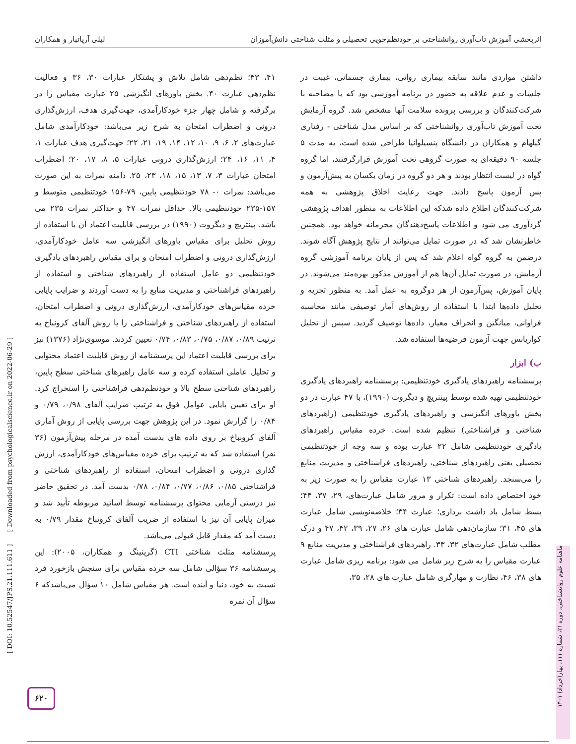اثربخشی آموزش تاب‌آوری روانشناختی بر خودنظم‌جویی تحصیلی و مثلث شناختی دانش‌آموزان لیلی آریاتبار و همکاران
داشتن مواردی مانند سابقه بیماری روانی، بیماری جسمانی، غیبت در جلسات و عدم علاقه به حضور در برنامه آموزشی بود که با مصاحبه با شرکت‌کنندگان و بررسی پرونده سلامت آنها مشخص شد. گروه آزمایش تحت آموزش تاب‌آوری روانشناختی که بر اساس مدل شناختی - رفتاری گیلهام و همکاران در دانشگاه پنسیلوانیا طراحی شده است، به مدت ۵ جلسه ۹۰ دقیقه‌ای به صورت گروهی تحت آموزش قرارگرفتند، اما گروه گواه در لیست انتظار بودند و هر دو گروه در زمان یکسان به پیش‌آزمون و پس آزمون پاسخ دادند. جهت رعایت اخلاق پژوهشی به همه شرکت‌کنندگان اطلاع داده شدکه این اطلاعات به منظور اهداف پژوهشی گردآوری می شود و اطلاعات پاسخ‌دهندگان محرمانه خواهد بود. همچنین خاطرنشان شد که در صورت تمایل می‌توانند از نتایج پژوهش آگاه شوند. درضمن به گروه گواه اعلام شد که پس از پایان برنامه آموزشی گروه آزمایش، در صورت تمایل آن‌ها هم از آموزش مذکور بهره‌مند می‌شوند. در پایان آموزش، پس‌آزمون از هر دوگروه به عمل آمد. به منظور تجزیه و تحلیل داده‌ها ابتدا با استفاده از روش‌های آمار توصیفی مانند محاسبه فراوانی، میانگین و انحراف معیار، داده‌ها توصیف گردید. سپس از تحلیل کواریانس جهت آزمون فرضیه‌ها استفاده شد.
ب) ابزار
پرسشنامه راهبردهای یادگیری خودتنظیمی: پرسشنامه راهبردهای یادگیری خودتنظیمی تهیه شده توسط پینتریچ و دیگروت (۱۹۹۰)، با ۴۷ عبارت در دو بخش باورهای انگیزشی و راهبردهای یادگیری خودتنظیمی (راهبردهای شناختی و فراشناختی) تنظیم شده است. خرده مقیاس راهبردهای یادگیری خودتنظیمی شامل ۲۲ عبارت بوده و سه وجه از خودتنظیمی تحصیلی یعنی راهبردهای شناختی، راهبردهای فراشناختی و مدیریت منابع را می‌سنجد. راهبردهای شناختی ۱۳ عبارت مقیاس را به صورت زیر به خود اختصاص داده است: تکرار و مرور شامل عبارت‌های، ۲۹، ۳۷، ۴۴؛ بسط شامل یاد داشت برداری؛ عبارت ۳۴؛ خلاصه‌نویسی شامل عبارت های ۴۵، ۳۱؛ سازمان‌دهی شامل عبارت های ۲۶، ۲۷، ۳۹، ۴۲، ۴۷ و درک مطلب شامل عبارت‌های ۳۲، ۳۳. راهبردهای فراشناختی و مدیریت منابع ۹ عبارت مقیاس را به شرح زیر شامل می شود: برنامه ریزی شامل عبارت های ۳۸، ۴۶، نظارت و مهارگری شامل عبارت های ۲۸، ۳۵،
۴۱، ۴۳؛ نظم‌دهی شامل تلاش و پشتکار عبارات ۳۰، ۳۶ و فعالیت نظم‌دهی عبارت ۴۰. بخش باورهای انگیزشی ۲۵ عبارت مقیاس را در برگرفته و شامل چهار جزء خودکارآمدی، جهت‌گیری هدف، ارزش‌گذاری درونی و اضطراب امتحان به شرح زیر می‌باشد: خودکارآمدی شامل عبارت‌های ۲، ۶، ۹، ۱۰، ۱۲، ۱۴، ۱۹، ۲۱، ۲۲؛ جهت‌گیری هدف عبارات ۱، ۴، ۱۱، ۱۶، ۲۴؛ ارزش‌گذاری درونی عبارات ۵، ۸، ۱۷، ۲۰؛ اضطراب امتحان عبارات ۳، ۷، ۱۳، ۱۵، ۱۸، ۲۳، ۲۵. دامنه نمرات به این صورت می‌باشد: نمرات ۰- ۷۸ خودتنظیمی پایین، ۷۹-۱۵۶ خودتنظیمی متوسط و ۱۵۷-۲۳۵ خودتنظیمی بالا. حداقل نمرات ۴۷ و حداکثر نمرات ۲۳۵ می باشد. پینتریچ و دیگروت (۱۹۹۰) در بررسی قابلیت اعتماد آن با استفاده از روش تحلیل برای مقیاس باورهای انگیزشی سه عامل خودکارآمدی، ارزش‌گذاری درونی و اضطراب امتحان و برای مقیاس راهبردهای یادگیری خودتنظیمی دو عامل استفاده از راهبردهای شناختی و استفاده از راهبردهای فراشناختی و مدیریت منابع را به دست آوردند و ضرایب پایایی خرده مقیاس‌های خودکارآمدی، ارزش‌گذاری درونی و اضطراب امتحان، استفاده از راهبردهای شناختی و فراشناختی را با روش آلفای کرونباخ به ترتیب ۰/۸۹، ۰/۸۷، ۰/۷۵، ۰/۸۳، ۰/۷۴ تعیین کردند. موسوی‌نژاد (۱۳۷۶) نیز برای بررسی قابلیت اعتماد این پرسشنامه از روش قابلیت اعتماد محتوایی و تحلیل عاملی استفاده کرده و سه عامل راهبرهای شناختی سطح پایین، راهبردهای شناختی سطح بالا و خودنظم‌دهی فراشناختی را استخراج کرد. او برای تعیین پایایی عوامل فوق به ترتیب ضرایب آلفای ۰/۹۸، ۰/۷۹ و ۰/۸۴ را گزارش نمود. در این پژوهش جهت بررسی پایایی از روش آماری آلفای کرونباخ بر روی داده های بدست آمده در مرحله پیش‌آزمون (۳۶ نفر) استفاده شد که به ترتیب برای خرده مقیاس‌های خودکارآمدی، ارزش گذاری درونی و اضطراب امتحان، استفاده از راهبردهای شناختی و فراشناختی ۰/۸۵، ۰/۸۶، ۰/۷۷، ۰/۸۴، ۰/۷۸ بدست آمد. در تحقیق حاضر نیز درستی آزمایی محتوای پرسشنامه توسط اساتید مربوطه تأیید شد و میزان پایایی آن نیز با استفاده از ضریب آلفای کرونباخ مقدار ۰/۷۹ به دست آمد که مقدار قابل قبولی می‌باشد.
پرسشنامه مثلث شناختی CTI (گرینینگ و همکاران، ۲۰۰۵): این پرسشنامه ۳۶ سؤالی شامل سه خرده مقیاس برای سنجش بازخورد فرد نسبت به خود، دنیا و آینده است. هر مقیاس شامل ۱۰ سؤال می‌باشدکه ۶ سؤال آن نمره
[ DOI: 10.52547/JPS.21.111.611 ] [ Downloaded from psychologicalscience.ir on 2022-06-29 ]
ماهنامه علوم روانشناختی، دوره ۲۱، شماره ۱۱۱، بهار(خرداد) ۱۴۰۱
۶۲۰